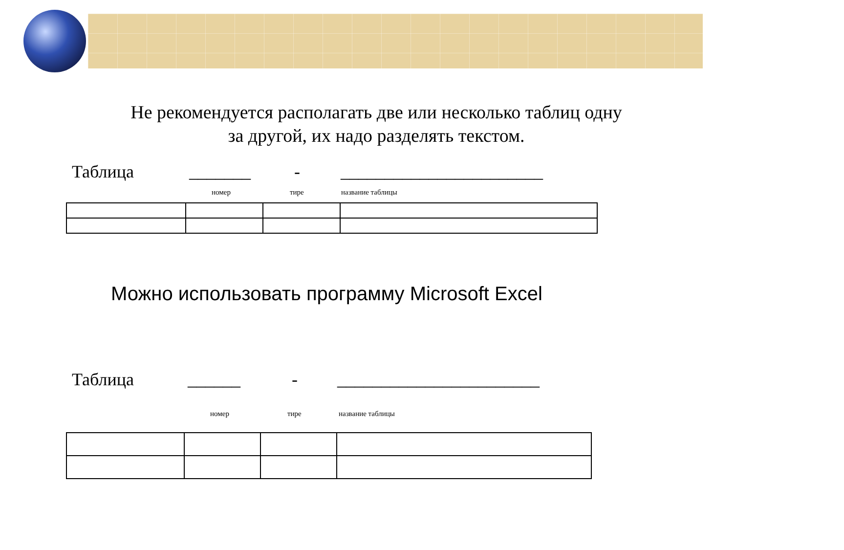Не рекомендуется располагать две или несколько таблиц одну
за другой, их надо разделять текстом.
Таблица _______ - _______________________
номер тире название таблицы
Можно использовать программу Microsoft Excel
Таблица ______ - _______________________
номер тире название таблицы